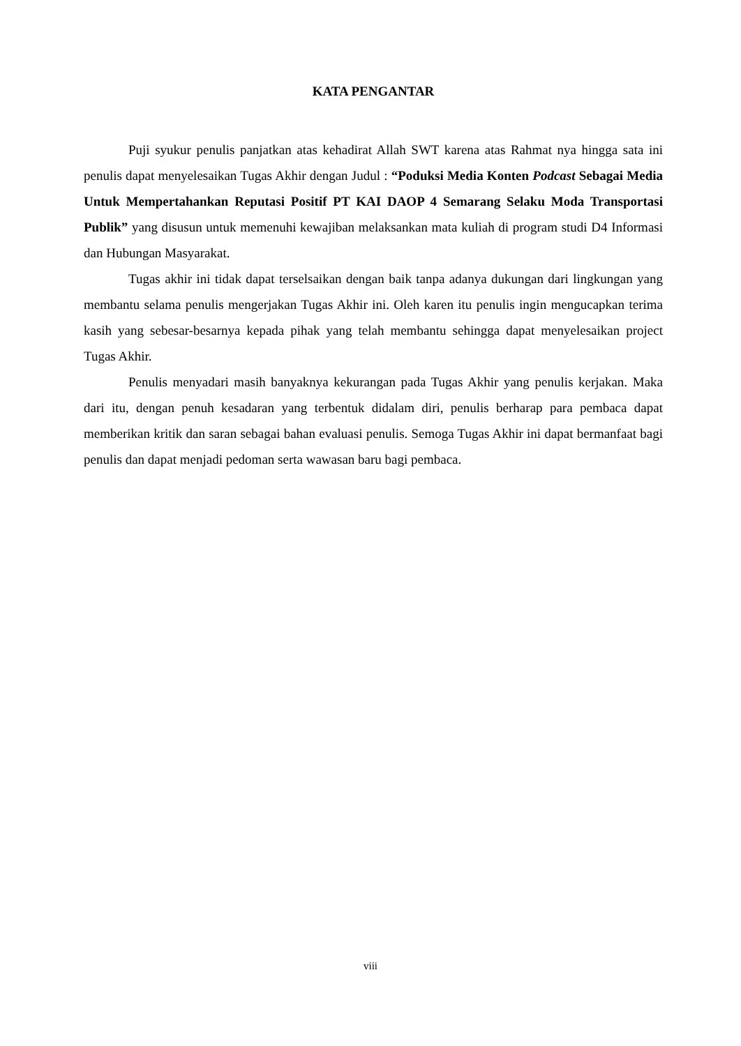KATA PENGANTAR
Puji syukur penulis panjatkan atas kehadirat Allah SWT karena atas Rahmat nya hingga sata ini penulis dapat menyelesaikan Tugas Akhir dengan Judul : “Poduksi Media Konten Podcast Sebagai Media Untuk Mempertahankan Reputasi Positif PT KAI DAOP 4 Semarang Selaku Moda Transportasi Publik” yang disusun untuk memenuhi kewajiban melaksankan mata kuliah di program studi D4 Informasi dan Hubungan Masyarakat.
Tugas akhir ini tidak dapat terselsaikan dengan baik tanpa adanya dukungan dari lingkungan yang membantu selama penulis mengerjakan Tugas Akhir ini. Oleh karen itu penulis ingin mengucapkan terima kasih yang sebesar-besarnya kepada pihak yang telah membantu sehingga dapat menyelesaikan project Tugas Akhir.
Penulis menyadari masih banyaknya kekurangan pada Tugas Akhir yang penulis kerjakan. Maka dari itu, dengan penuh kesadaran yang terbentuk didalam diri, penulis berharap para pembaca dapat memberikan kritik dan saran sebagai bahan evaluasi penulis. Semoga Tugas Akhir ini dapat bermanfaat bagi penulis dan dapat menjadi pedoman serta wawasan baru bagi pembaca.
viii